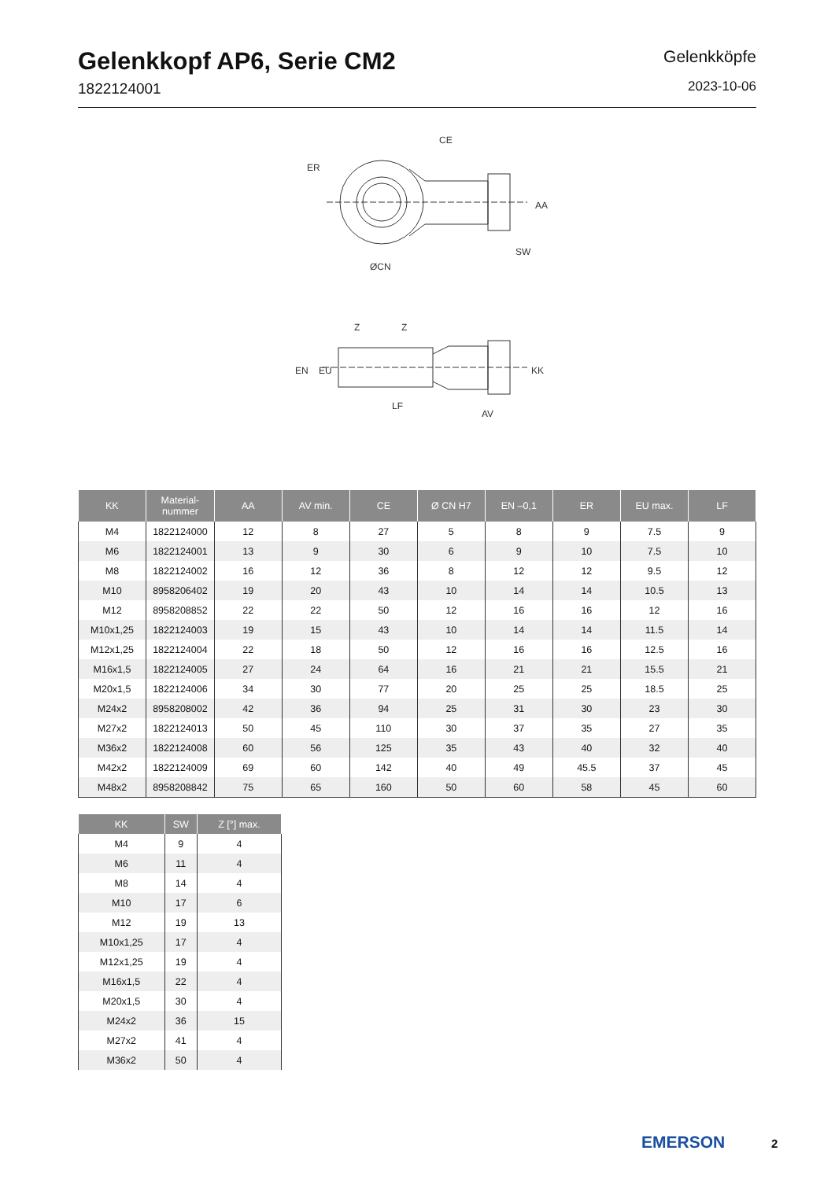Gelenkkopf AP6, Serie CM2
1822124001
Gelenkköpfe
2023-10-06
CE
ER
ØCN
SW
AA
LF
AV
EN
EU
KK
Z
Z
| KK | Material- nummer | AA | AV min. | CE | Ø CN H7 | EN –0,1 | ER | EU max. | LF |
| --- | --- | --- | --- | --- | --- | --- | --- | --- | --- |
| M4 | 1822124000 | 12 | 8 | 27 | 5 | 8 | 9 | 7.5 | 9 |
| M6 | 1822124001 | 13 | 9 | 30 | 6 | 9 | 10 | 7.5 | 10 |
| M8 | 1822124002 | 16 | 12 | 36 | 8 | 12 | 12 | 9.5 | 12 |
| M10 | 8958206402 | 19 | 20 | 43 | 10 | 14 | 14 | 10.5 | 13 |
| M12 | 8958208852 | 22 | 22 | 50 | 12 | 16 | 16 | 12 | 16 |
| M10x1,25 | 1822124003 | 19 | 15 | 43 | 10 | 14 | 14 | 11.5 | 14 |
| M12x1,25 | 1822124004 | 22 | 18 | 50 | 12 | 16 | 16 | 12.5 | 16 |
| M16x1,5 | 1822124005 | 27 | 24 | 64 | 16 | 21 | 21 | 15.5 | 21 |
| M20x1,5 | 1822124006 | 34 | 30 | 77 | 20 | 25 | 25 | 18.5 | 25 |
| M24x2 | 8958208002 | 42 | 36 | 94 | 25 | 31 | 30 | 23 | 30 |
| M27x2 | 1822124013 | 50 | 45 | 110 | 30 | 37 | 35 | 27 | 35 |
| M36x2 | 1822124008 | 60 | 56 | 125 | 35 | 43 | 40 | 32 | 40 |
| M42x2 | 1822124009 | 69 | 60 | 142 | 40 | 49 | 45.5 | 37 | 45 |
| M48x2 | 8958208842 | 75 | 65 | 160 | 50 | 60 | 58 | 45 | 60 |
| KK | SW | Z [°] max. |
| --- | --- | --- |
| M4 | 9 | 4 |
| M6 | 11 | 4 |
| M8 | 14 | 4 |
| M10 | 17 | 6 |
| M12 | 19 | 13 |
| M10x1,25 | 17 | 4 |
| M12x1,25 | 19 | 4 |
| M16x1,5 | 22 | 4 |
| M20x1,5 | 30 | 4 |
| M24x2 | 36 | 15 |
| M27x2 | 41 | 4 |
| M36x2 | 50 | 4 |
EMERSON 2